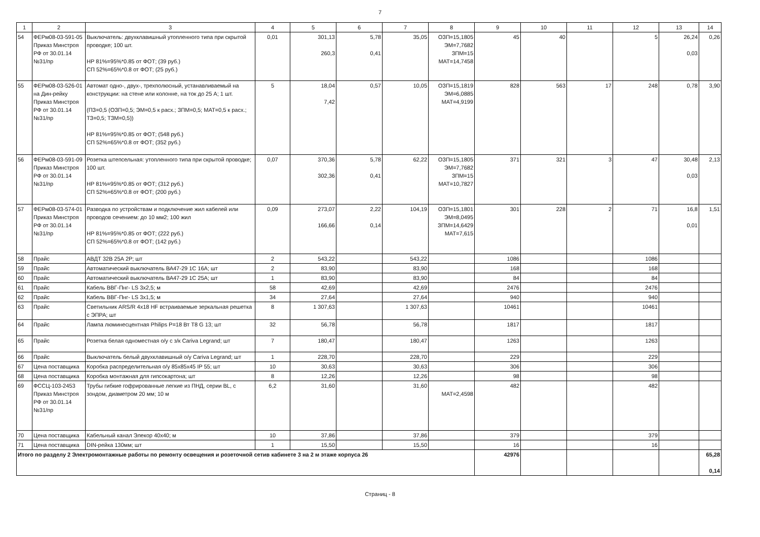7
| 1 | 2 | 3 | 4 | 5 | 6 | 7 | 8 | 9 | 10 | 11 | 12 | 13 | 14 |
| --- | --- | --- | --- | --- | --- | --- | --- | --- | --- | --- | --- | --- | --- |
| 54 | ФЕРм08-03-591-05 Приказ Минстроя РФ от 30.01.14 №31/пр | Выключатель: двухклавишный утопленного типа при скрытой проводке; 100 шт. НР 81%=95%*0.85 от ФОТ; (39 руб.) СП 52%=65%*0.8 от ФОТ; (25 руб.) | 0,01 | 301,13 260,3 | 5,78 0,41 | 35,05 | ОЗП=15,1805 ЭМ=7,7682 ЗПМ=15 МАТ=14,7458 | 45 | 40 | | 5 | 26,24 0,03 | 0,26 |
| 55 | ФЕРм08-03-526-01 на Дин-рейку Приказ Минстроя РФ от 30.01.14 №31/пр | Автомат одно-, двух-, трехполюсный, устанавливаемый на конструкции: на стене или колонне, на ток до 25 А; 1 шт. (ПЗ=0,5 (ОЗП=0,5; ЭМ=0,5 к расх.; ЗПМ=0,5; МАТ=0,5 к расх.; ТЗ=0,5; ТЗМ=0,5)) НР 81%=95%*0.85 от ФОТ; (548 руб.) СП 52%=65%*0.8 от ФОТ; (352 руб.) | 5 | 18,04 7,42 | 0,57 | 10,05 | ОЗП=15,1819 ЭМ=6,0885 МАТ=4,9199 | 828 | 563 | 17 | 248 | 0,78 | 3,90 |
| 56 | ФЕРм08-03-591-09 Приказ Минстроя РФ от 30.01.14 №31/пр | Розетка штепсельная: утопленного типа при скрытой проводке; 100 шт. НР 81%=95%*0.85 от ФОТ; (312 руб.) СП 52%=65%*0.8 от ФОТ; (200 руб.) | 0,07 | 370,36 302,36 | 5,78 0,41 | 62,22 | ОЗП=15,1805 ЭМ=7,7682 ЗПМ=15 МАТ=10,7827 | 371 | 321 | 3 | 47 | 30,48 0,03 | 2,13 |
| 57 | ФЕРм08-03-574-01 Приказ Минстроя РФ от 30.01.14 №31/пр | Разводка по устройствам и подключение жил кабелей или проводов сечением: до 10 мм2; 100 жил НР 81%=95%*0.85 от ФОТ; (222 руб.) СП 52%=65%*0.8 от ФОТ; (142 руб.) | 0,09 | 273,07 166,66 | 2,22 0,14 | 104,19 | ОЗП=15,1801 ЭМ=8,0495 ЗПМ=14,6429 МАТ=7,615 | 301 | 228 | 2 | 71 | 16,8 0,01 | 1,51 |
| 58 | Прайс | АВДТ 32В 25А 2Р; шт | 2 | 543,22 | | 543,22 | | 1086 | | | 1086 | | |
| 59 | Прайс | Автоматический выключатель ВА47-29 1С 16А; шт | 2 | 83,90 | | 83,90 | | 168 | | | 168 | | |
| 60 | Прайс | Автоматический выключатель ВА47-29 1С 25А; шт | 1 | 83,90 | | 83,90 | | 84 | | | 84 | | |
| 61 | Прайс | Кабель ВВГ-Пнг- LS 3х2,5; м | 58 | 42,69 | | 42,69 | | 2476 | | | 2476 | | |
| 62 | Прайс | Кабель ВВГ-Пнг- LS 3х1,5; м | 34 | 27,64 | | 27,64 | | 940 | | | 940 | | |
| 63 | Прайс | Светильник ARS/R 4x18 HF встраиваемые зеркальная решетка с ЭПРА; шт | 8 | 1 307,63 | | 1 307,63 | | 10461 | | | 10461 | | |
| 64 | Прайс | Лампа люминесцентная Philips P=18 Вт T8 G 13; шт | 32 | 56,78 | | 56,78 | | 1817 | | | 1817 | | |
| 65 | Прайс | Розетка белая одноместная о/у с з/к Cariva Legrand; шт | 7 | 180,47 | | 180,47 | | 1263 | | | 1263 | | |
| 66 | Прайс | Выключатель белый двухклавишный о/у Cariva Legrand; шт | 1 | 228,70 | | 228,70 | | 229 | | | 229 | | |
| 67 | Цена поставщика | Коробка распределительная о/у 85х85х45 IP 55; шт | 10 | 30,63 | | 30,63 | | 306 | | | 306 | | |
| 68 | Цена поставщика | Коробка монтажная для гипсокартона; шт | 8 | 12,26 | | 12,26 | | 98 | | | 98 | | |
| 69 | ФССЦ-103-2453 Приказ Минстроя РФ от 30.01.14 №31/пр | Трубы гибкие гофрированные легкие из ПНД, серии BL, с зондом, диаметром 20 мм; 10 м | 6,2 | 31,60 | | 31,60 | МАТ=2,4598 | 482 | | | 482 | | |
| 70 | Цена поставщика | Кабельный канал Элекор 40х40; м | 10 | 37,86 | | 37,86 | | 379 | | | 379 | | |
| 71 | Цена поставщика | DIN-рейка 130мм; шт | 1 | 15,50 | | 15,50 | | 16 | | | 16 | | |
| Итого по разделу 2 Электромонтажные работы по ремонту освещения и розеточной сетив кабинете 3 на 2 м этаже корпуса 26 | | | | | | | | 42976 | | | | | 65,28 0,14 |
Страниц - 8